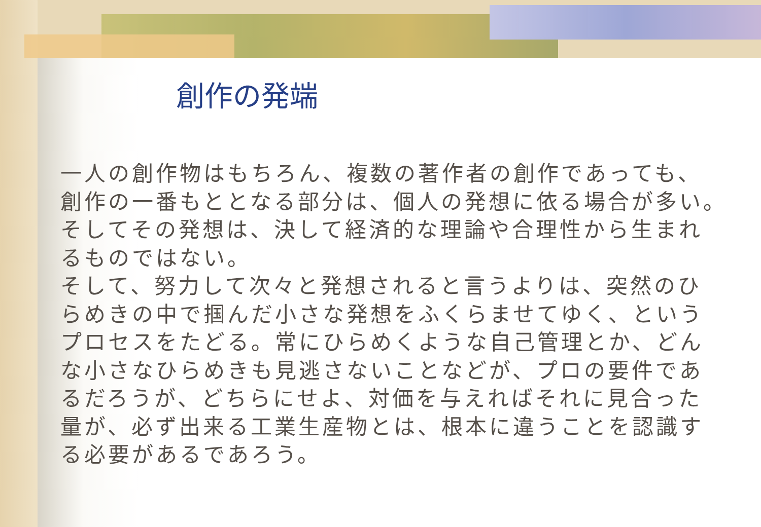創作の発端
一人の創作物はもちろん、複数の著作者の創作であっても、
創作の一番もととなる部分は、個人の発想に依る場合が多い。
そしてその発想は、決して経済的な理論や合理性から生まれ
るものではない。
そして、努力して次々と発想されると言うよりは、突然のひ
らめきの中で掴んだ小さな発想をふくらませてゆく、という
プロセスをたどる。常にひらめくような自己管理とか、どん
な小さなひらめきも見逃さないことなどが、プロの要件であ
るだろうが、どちらにせよ、対価を与えればそれに見合った
量が、必ず出来る工業生産物とは、根本に違うことを認識す
る必要があるであろう。